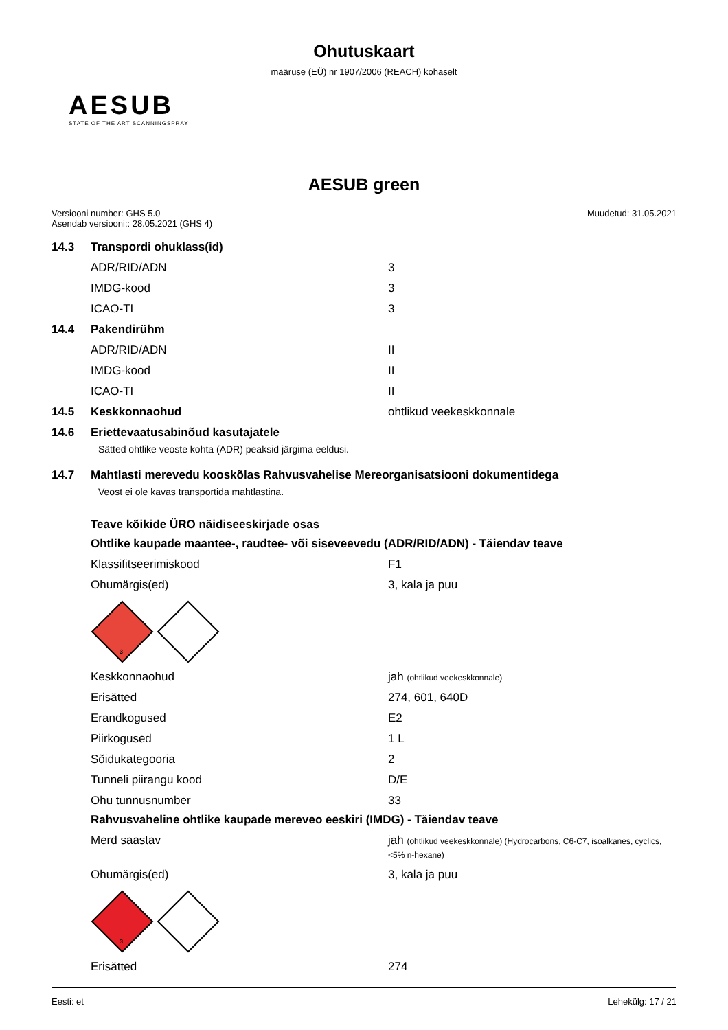Ohutuskaart
määruse (EÜ) nr 1907/2006 (REACH) kohaselt
AESUB
STATE OF THE ART SCANNINGSPRAY
AESUB green
Versiooni number: GHS 5.0
Asendab versiooni:: 28.05.2021 (GHS 4)
Muudetud: 31.05.2021
14.3 Transpordi ohuklass(id)
ADR/RID/ADN 3
IMDG-kood 3
ICAO-TI 3
14.4 Pakendirühm
ADR/RID/ADN II
IMDG-kood II
ICAO-TI II
14.5 Keskkonnaohud ohtlikud veekeskkonnale
14.6 Eriettevaatusabinõud kasutajatele
Sätted ohtlike veoste kohta (ADR) peaksid järgima eeldusi.
14.7 Mahtlasti merevedu kooskõlas Rahvusvahelise Mereorganisatsiooni dokumentidega
Veost ei ole kavas transportida mahtlastina.
Teave kõikide ÜRO näidiseeskirjade osas
Ohtlike kaupade maantee-, raudtee- või siseveevedu (ADR/RID/ADN) - Täiendav teave
Klassifitseerimiskood F1
Ohumärgis(ed) 3, kala ja puu
3
Keskkonnaohud jah (ohtlikud veekeskkonnale)
Erisätted 274, 601, 640D
Erandkogused E2
Piirkogused 1 L
Sõidukategooria 2
Tunneli piirangu kood D/E
Ohu tunnusnumber 33
Rahvusvaheline ohtlike kaupade mereveo eeskiri (IMDG) - Täiendav teave
Merd saastav jah (ohtlikud veekeskkonnale) (Hydrocarbons, C6-C7, isoalkanes, cyclics, <5% n-hexane)
Ohumärgis(ed) 3, kala ja puu
3
Erisätted 274
Eesti: et Lehekülg: 17 / 21